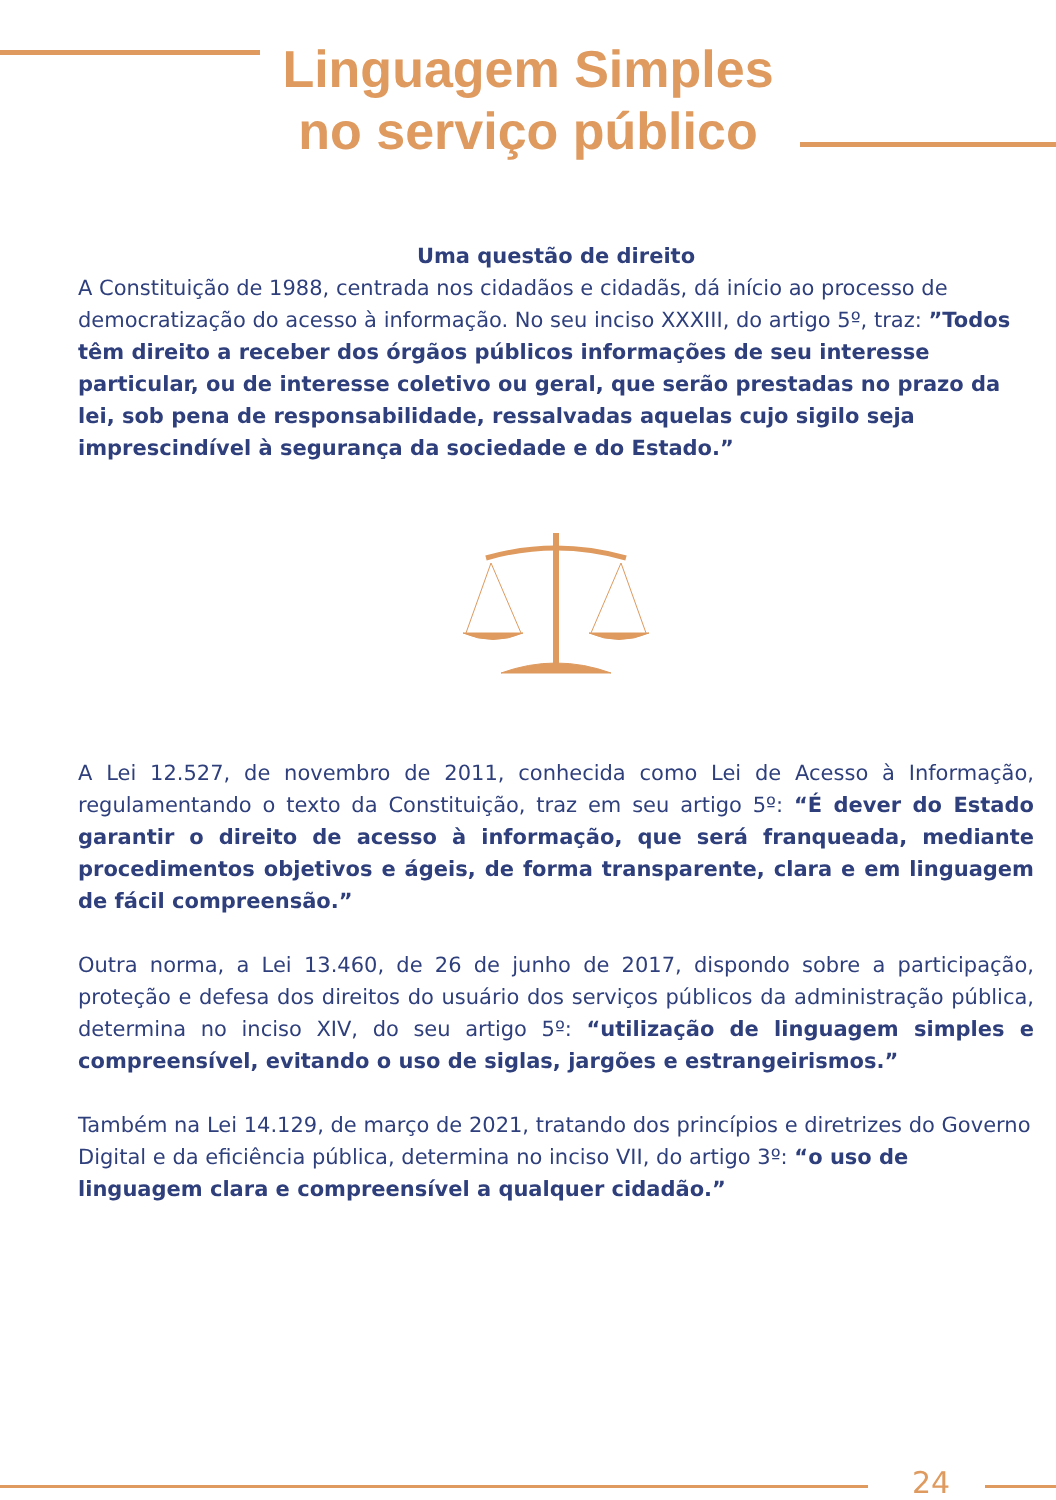Linguagem Simples
no serviço público
Uma questão de direito
A Constituição de 1988, centrada nos cidadãos e cidadãs, dá início ao processo de democratização do acesso à informação. No seu inciso XXXIII, do artigo 5º, traz: ”Todos têm direito a receber dos órgãos públicos informações de seu interesse particular, ou de interesse coletivo ou geral, que serão prestadas no prazo da lei, sob pena de responsabilidade, ressalvadas aquelas cujo sigilo seja imprescindível à segurança da sociedade e do Estado.”
A Lei 12.527, de novembro de 2011, conhecida como Lei de Acesso à Informação, regulamentando o texto da Constituição, traz em seu artigo 5º: “É dever do Estado garantir o direito de acesso à informação, que será franqueada, mediante procedimentos objetivos e ágeis, de forma transparente, clara e em linguagem de fácil compreensão.”
Outra norma, a Lei 13.460, de 26 de junho de 2017, dispondo sobre a participação, proteção e defesa dos direitos do usuário dos serviços públicos da administração pública, determina no inciso XIV, do seu artigo 5º: “utilização de linguagem simples e compreensível, evitando o uso de siglas, jargões e estrangeirismos.”
Também na Lei 14.129, de março de 2021, tratando dos princípios e diretrizes do Governo Digital e da eficiência pública, determina no inciso VII, do artigo 3º: “o uso de linguagem clara e compreensível a qualquer cidadão.”
24